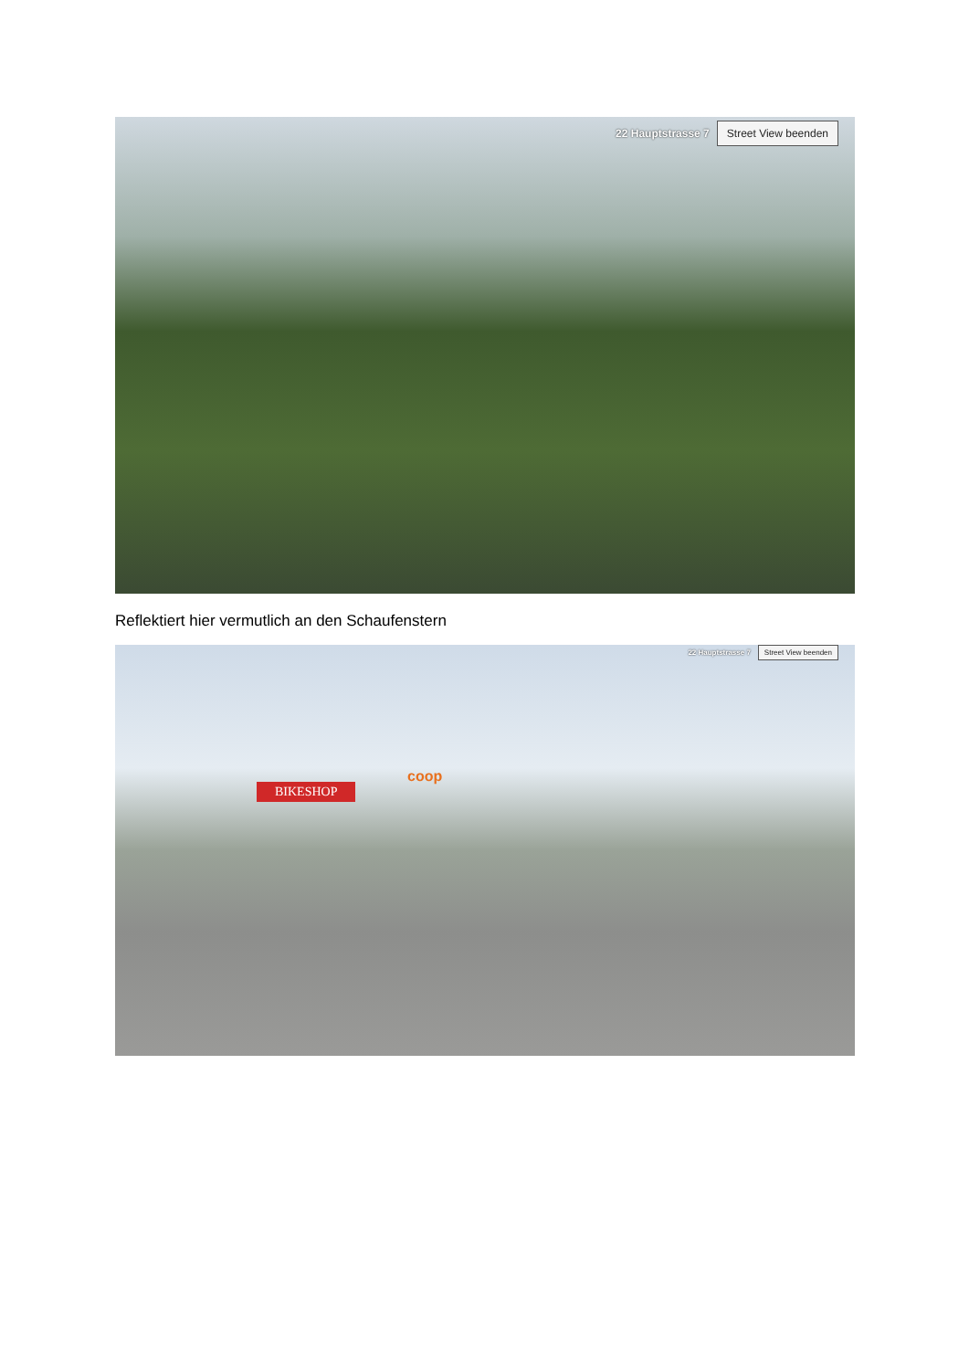22 Hauptstrasse 7 Street View beenden
Reflektiert hier vermutlich an den Schaufenstern
22 Hauptstrasse 7 Street View beenden
BIKESHOP
coop